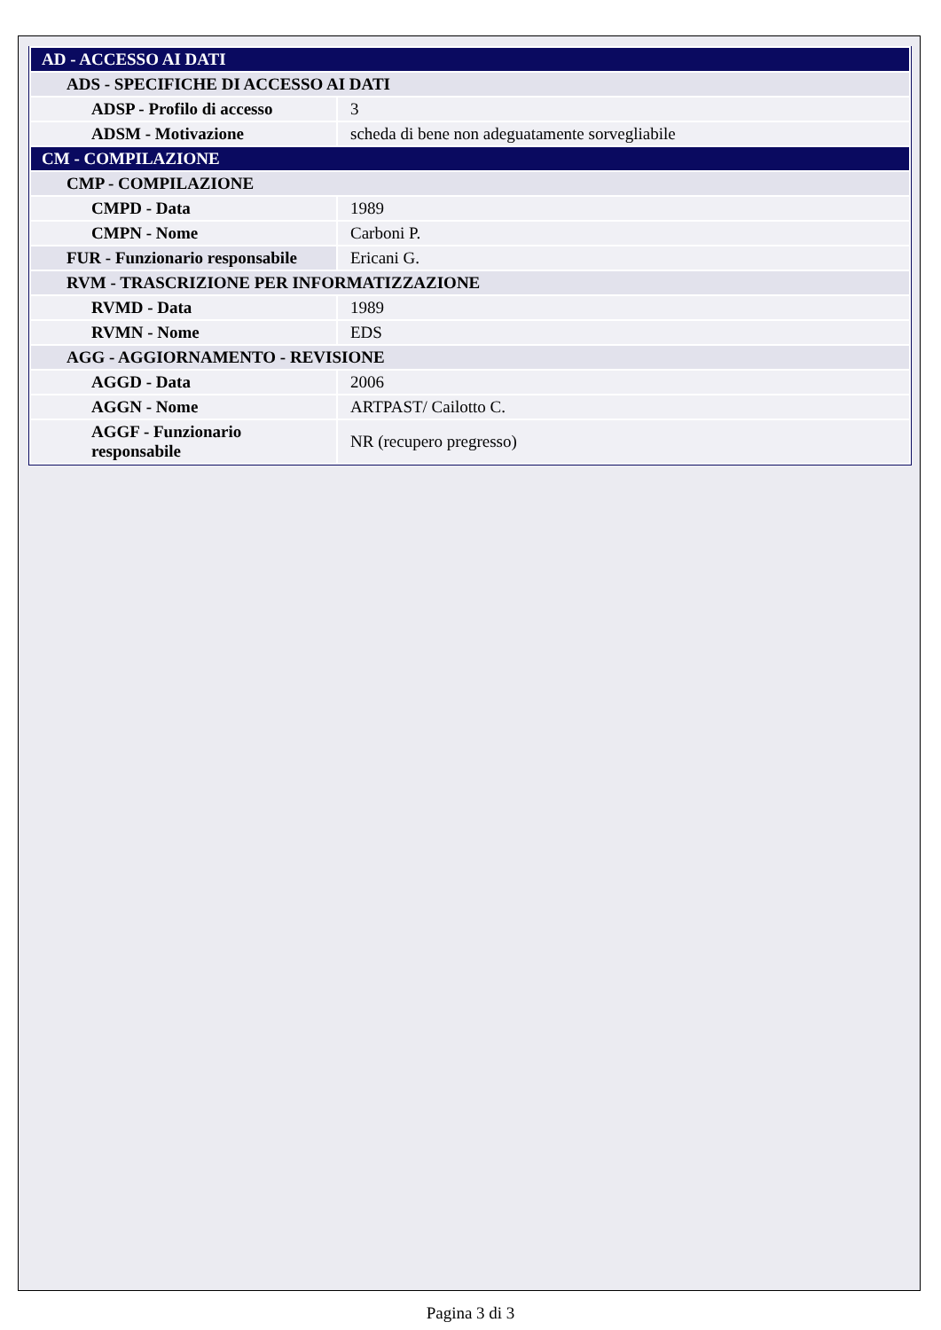| AD - ACCESSO AI DATI | |
| ADS - SPECIFICHE DI ACCESSO AI DATI | |
| ADSP - Profilo di accesso | 3 |
| ADSM - Motivazione | scheda di bene non adeguatamente sorvegliabile |
| CM - COMPILAZIONE | |
| CMP - COMPILAZIONE | |
| CMPD - Data | 1989 |
| CMPN - Nome | Carboni P. |
| FUR - Funzionario responsabile | Ericani G. |
| RVM - TRASCRIZIONE PER INFORMATIZZAZIONE | |
| RVMD - Data | 1989 |
| RVMN - Nome | EDS |
| AGG - AGGIORNAMENTO - REVISIONE | |
| AGGD - Data | 2006 |
| AGGN - Nome | ARTPAST/ Cailotto C. |
| AGGF - Funzionario responsabile | NR (recupero pregresso) |
Pagina 3 di 3